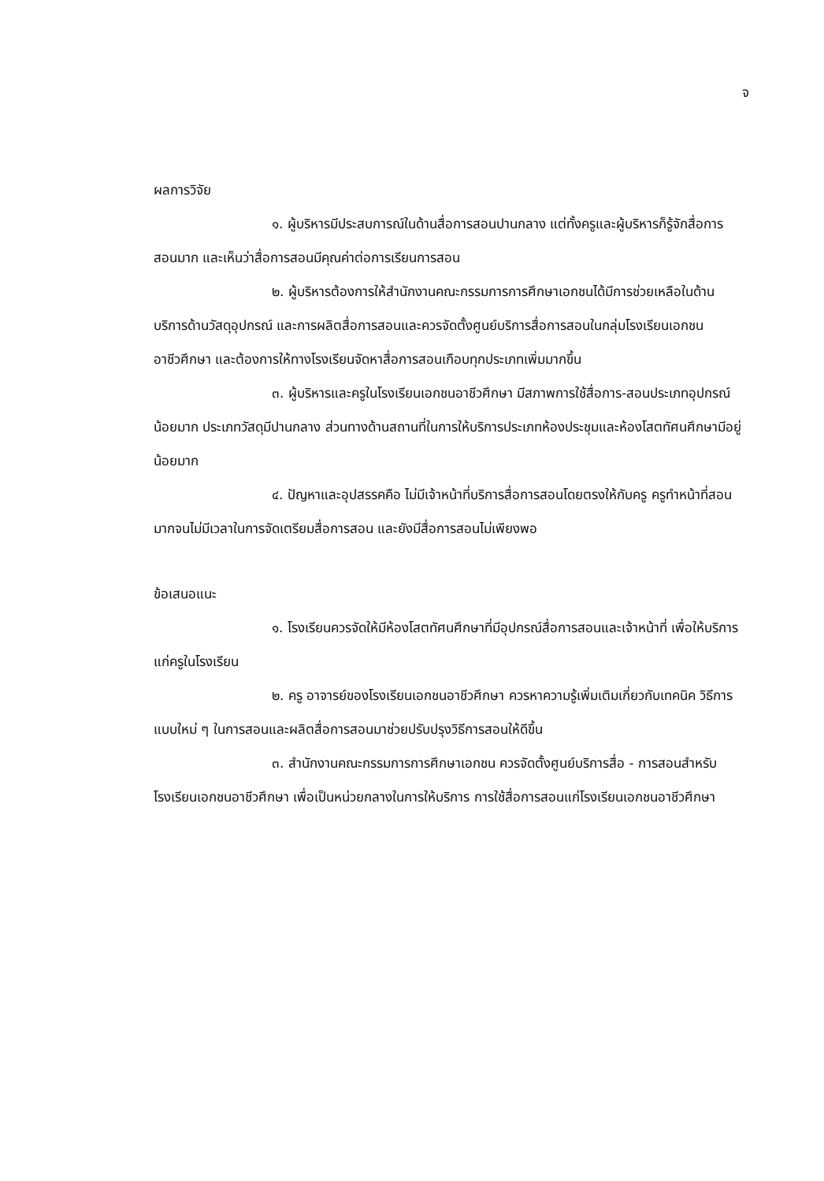จ
ผลการวิจัย
๑. ผู้บริหารมีประสบการณ์ในด้านสื่อการสอนปานกลาง แต่ทั้งครูและผู้บริหารก็รู้จักสื่อการสอนมาก และเห็นว่าสื่อการสอนมีคุณค่าต่อการเรียนการสอน
๒. ผู้บริหารต้องการให้สำนักงานคณะกรรมการการศึกษาเอกชนได้มีการช่วยเหลือในด้านบริการด้านวัสดุอุปกรณ์ และการผลิตสื่อการสอนและควรจัดตั้งศูนย์บริการสื่อการสอนในกลุ่มโรงเรียนเอกชนอาชีวศึกษา และต้องการให้ทางโรงเรียนจัดหาสื่อการสอนเกือบทุกประเภทเพิ่มมากขึ้น
๓. ผู้บริหารและครูในโรงเรียนเอกชนอาชีวศึกษา มีสภาพการใช้สื่อการ-สอนประเภทอุปกรณ์น้อยมาก ประเภทวัสดุมีปานกลาง ส่วนทางด้านสถานที่ในการให้บริการประเภทห้องประชุมและห้องโสตทัศนศึกษามีอยู่น้อยมาก
๔. ปัญหาและอุปสรรคคือ ไม่มีเจ้าหน้าที่บริการสื่อการสอนโดยตรงให้กับครู ครูทำหน้าที่สอนมากจนไม่มีเวลาในการจัดเตรียมสื่อการสอน และยังมีสื่อการสอนไม่เพียงพอ
ข้อเสนอแนะ
๑. โรงเรียนควรจัดให้มีห้องโสตทัศนศึกษาที่มีอุปกรณ์สื่อการสอนและเจ้าหน้าที่ เพื่อให้บริการแก่ครูในโรงเรียน
๒. ครู อาจารย์ของโรงเรียนเอกชนอาชีวศึกษา ควรหาความรู้เพิ่มเติมเกี่ยวกับเทคนิค วิธีการแบบใหม่ ๆ ในการสอนและผลิตสื่อการสอนมาช่วยปรับปรุงวิธีการสอนให้ดีขึ้น
๓. สำนักงานคณะกรรมการการศึกษาเอกชน ควรจัดตั้งศูนย์บริการสื่อ - การสอนสำหรับโรงเรียนเอกชนอาชีวศึกษา เพื่อเป็นหน่วยกลางในการให้บริการ การใช้สื่อการสอนแก่โรงเรียนเอกชนอาชีวศึกษา